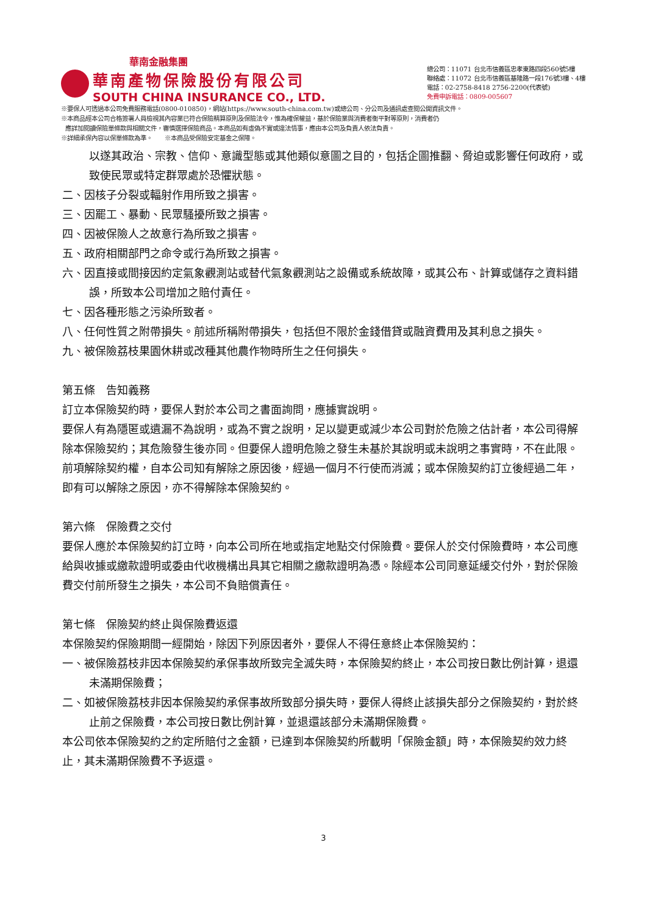華南金融集團
華南產物保險股份有限公司
SOUTH CHINA INSURANCE CO., LTD.
總公司：11071 台北市信義區忠孝東路四段560號5樓
聯絡處：11072 台北市信義區基隆路一段176號3樓、4樓
電話：02-2758-8418 2756-2200(代表號)
免費申訴電話：0809-005607
※要保人可透過本公司免費服務電話(0800-010850)，網站(https://www.south-china.com.tw)或總公司、分公司及通訊處查閱公開資訊文件。
※本商品經本公司合格簽署人員檢視其內容業已符合保險精算原則及保險法令，惟為確保權益，基於保險業與消費者衡平對等原則，消費者仍
應詳加閱讀保險單條款與相關文件，審慎選擇保險商品。本商品如有虛偽不實或違法情事，應由本公司及負責人依法負責。
※詳細承保內容以保單條款為準。　　※本商品受保險安定基金之保障。
以遂其政治、宗教、信仰、意識型態或其他類似意圖之目的，包括企圖推翻、脅迫或影響任何政府，或致使民眾或特定群眾處於恐懼狀態。
二、因核子分裂或輻射作用所致之損害。
三、因罷工、暴動、民眾騷擾所致之損害。
四、因被保險人之故意行為所致之損害。
五、政府相關部門之命令或行為所致之損害。
六、因直接或間接因約定氣象觀測站或替代氣象觀測站之設備或系統故障，或其公布、計算或儲存之資料錯誤，所致本公司增加之賠付責任。
七、因各種形態之污染所致者。
八、任何性質之附帶損失。前述所稱附帶損失，包括但不限於金錢借貸或融資費用及其利息之損失。
九、被保險荔枝果園休耕或改種其他農作物時所生之任何損失。
第五條　告知義務
訂立本保險契約時，要保人對於本公司之書面詢問，應據實說明。
要保人有為隱匿或遺漏不為說明，或為不實之說明，足以變更或減少本公司對於危險之估計者，本公司得解除本保險契約；其危險發生後亦同。但要保人證明危險之發生未基於其說明或未說明之事實時，不在此限。
前項解除契約權，自本公司知有解除之原因後，經過一個月不行使而消滅；或本保險契約訂立後經過二年，即有可以解除之原因，亦不得解除本保險契約。
第六條　保險費之交付
要保人應於本保險契約訂立時，向本公司所在地或指定地點交付保險費。要保人於交付保險費時，本公司應給與收據或繳款證明或委由代收機構出具其它相關之繳款證明為憑。除經本公司同意延緩交付外，對於保險費交付前所發生之損失，本公司不負賠償責任。
第七條　保險契約終止與保險費返還
本保險契約保險期間一經開始，除因下列原因者外，要保人不得任意終止本保險契約：
一、被保險荔枝非因本保險契約承保事故所致完全滅失時，本保險契約終止，本公司按日數比例計算，退還未滿期保險費；
二、如被保險荔枝非因本保險契約承保事故所致部分損失時，要保人得終止該損失部分之保險契約，對於終止前之保險費，本公司按日數比例計算，並退還該部分未滿期保險費。
本公司依本保險契約之約定所賠付之金額，已達到本保險契約所載明「保險金額」時，本保險契約效力終止，其未滿期保險費不予返還。
3